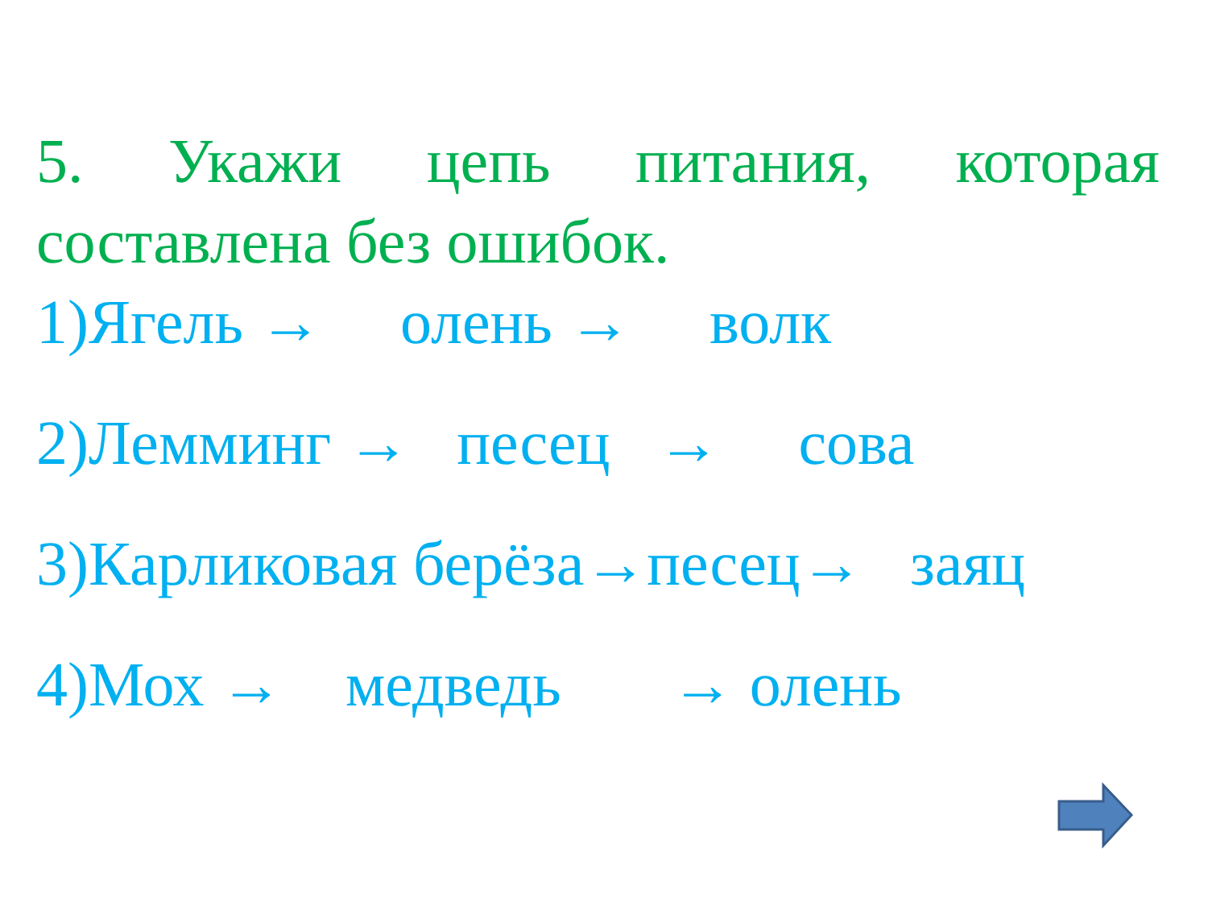5. Укажи цепь питания, которая составлена без ошибок.
1)Ягель → олень → волк
2)Лемминг → песец → сова
3)Карликовая берёза→песец→ заяц
4)Мох → медведь → олень